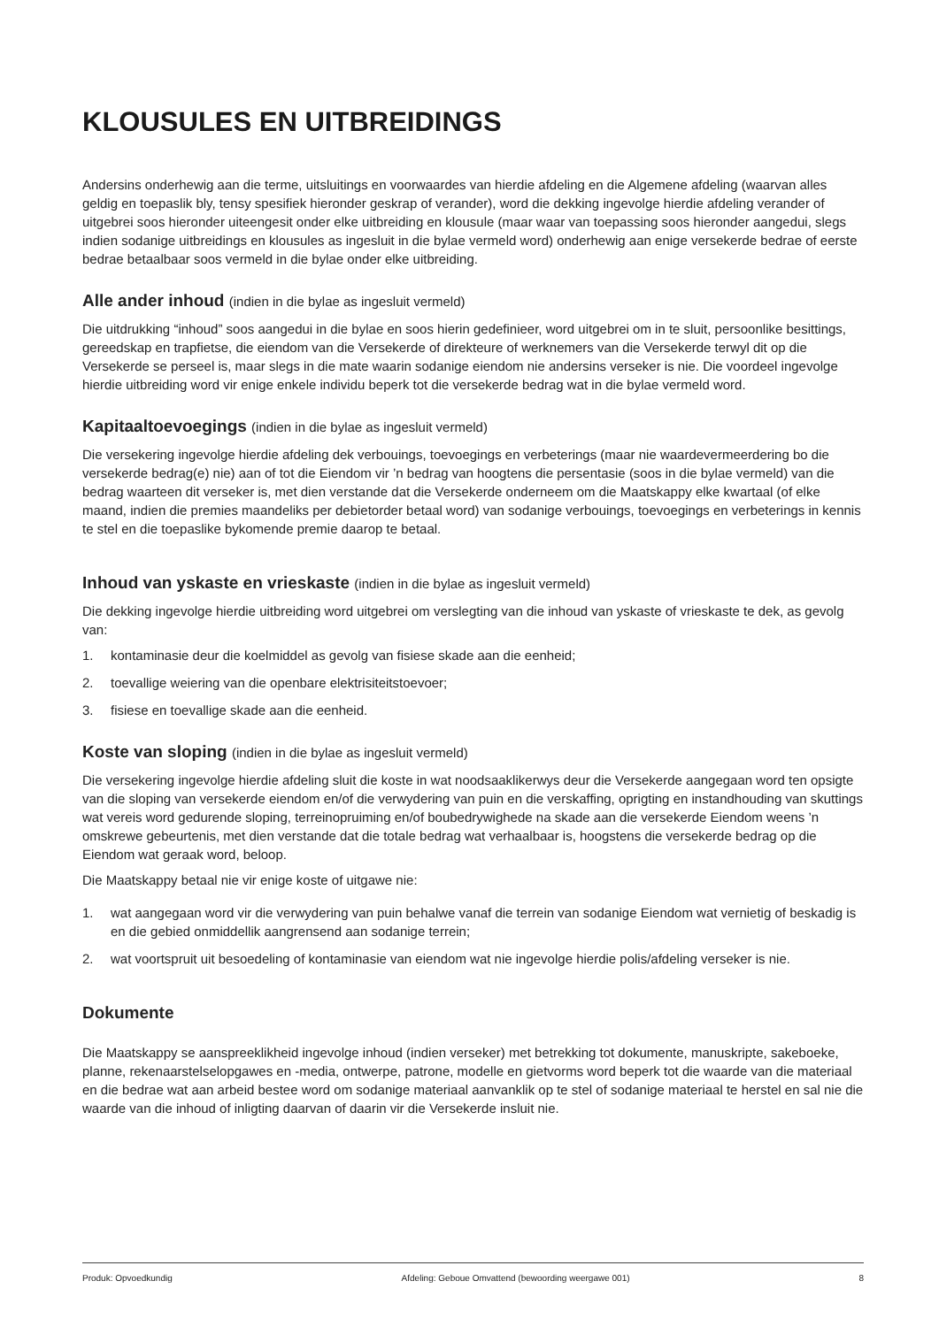KLOUSULES EN UITBREIDINGS
Andersins onderhewig aan die terme, uitsluitings en voorwaardes van hierdie afdeling en die Algemene afdeling (waarvan alles geldig en toepaslik bly, tensy spesifiek hieronder geskrap of verander), word die dekking ingevolge hierdie afdeling verander of uitgebrei soos hieronder uiteengesit onder elke uitbreiding en klousule (maar waar van toepassing soos hieronder aangedui, slegs indien sodanige uitbreidings en klousules as ingesluit in die bylae vermeld word) onderhewig aan enige versekerde bedrae of eerste bedrae betaalbaar soos vermeld in die bylae onder elke uitbreiding.
Alle ander inhoud (indien in die bylae as ingesluit vermeld)
Die uitdrukking “inhoud” soos aangedui in die bylae en soos hierin gedefinieer, word uitgebrei om in te sluit, persoonlike besittings, gereedskap en trapfietse, die eiendom van die Versekerde of direkteure of werknemers van die Versekerde terwyl dit op die Versekerde se perseel is, maar slegs in die mate waarin sodanige eiendom nie andersins verseker is nie. Die voordeel ingevolge hierdie uitbreiding word vir enige enkele individu beperk tot die versekerde bedrag wat in die bylae vermeld word.
Kapitaaltoevoegings (indien in die bylae as ingesluit vermeld)
Die versekering ingevolge hierdie afdeling dek verbouings, toevoegings en verbeterings (maar nie waardevermeerdering bo die versekerde bedrag(e) nie) aan of tot die Eiendom vir ’n bedrag van hoogtens die persentasie (soos in die bylae vermeld) van die bedrag waarteen dit verseker is, met dien verstande dat die Versekerde onderneem om die Maatskappy elke kwartaal (of elke maand, indien die premies maandeliks per debietorder betaal word) van sodanige verbouings, toevoegings en verbeterings in kennis te stel en die toepaslike bykomende premie daarop te betaal.
Inhoud van yskaste en vrieskaste (indien in die bylae as ingesluit vermeld)
Die dekking ingevolge hierdie uitbreiding word uitgebrei om verslegting van die inhoud van yskaste of vrieskaste te dek, as gevolg van:
1. kontaminasie deur die koelmiddel as gevolg van fisiese skade aan die eenheid;
2. toevallige weiering van die openbare elektrisiteitstoevoer;
3. fisiese en toevallige skade aan die eenheid.
Koste van sloping (indien in die bylae as ingesluit vermeld)
Die versekering ingevolge hierdie afdeling sluit die koste in wat noodsaaklikerwys deur die Versekerde aangegaan word ten opsigte van die sloping van versekerde eiendom en/of die verwydering van puin en die verskaffing, oprigting en instandhouding van skuttings wat vereis word gedurende sloping, terreinopruiming en/of boubedrywighede na skade aan die versekerde Eiendom weens ’n omskrewe gebeurtenis, met dien verstande dat die totale bedrag wat verhaalbaar is, hoogstens die versekerde bedrag op die Eiendom wat geraak word, beloop.
Die Maatskappy betaal nie vir enige koste of uitgawe nie:
1. wat aangegaan word vir die verwydering van puin behalwe vanaf die terrein van sodanige Eiendom wat vernietig of beskadig is en die gebied onmiddellik aangrensend aan sodanige terrein;
2. wat voortspruit uit besoedeling of kontaminasie van eiendom wat nie ingevolge hierdie polis/afdeling verseker is nie.
Dokumente
Die Maatskappy se aanspreeklikheid ingevolge inhoud (indien verseker) met betrekking tot dokumente, manuskripte, sakeboeke, planne, rekenaarstelselopgawes en -media, ontwerpe, patrone, modelle en gietvorms word beperk tot die waarde van die materiaal en die bedrae wat aan arbeid bestee word om sodanige materiaal aanvanklik op te stel of sodanige materiaal te herstel en sal nie die waarde van die inhoud of inligting daarvan of daarin vir die Versekerde insluit nie.
Produk: Opvoedkundig Afdeling: Geboue Omvattend (bewoording weergawe 001) 8